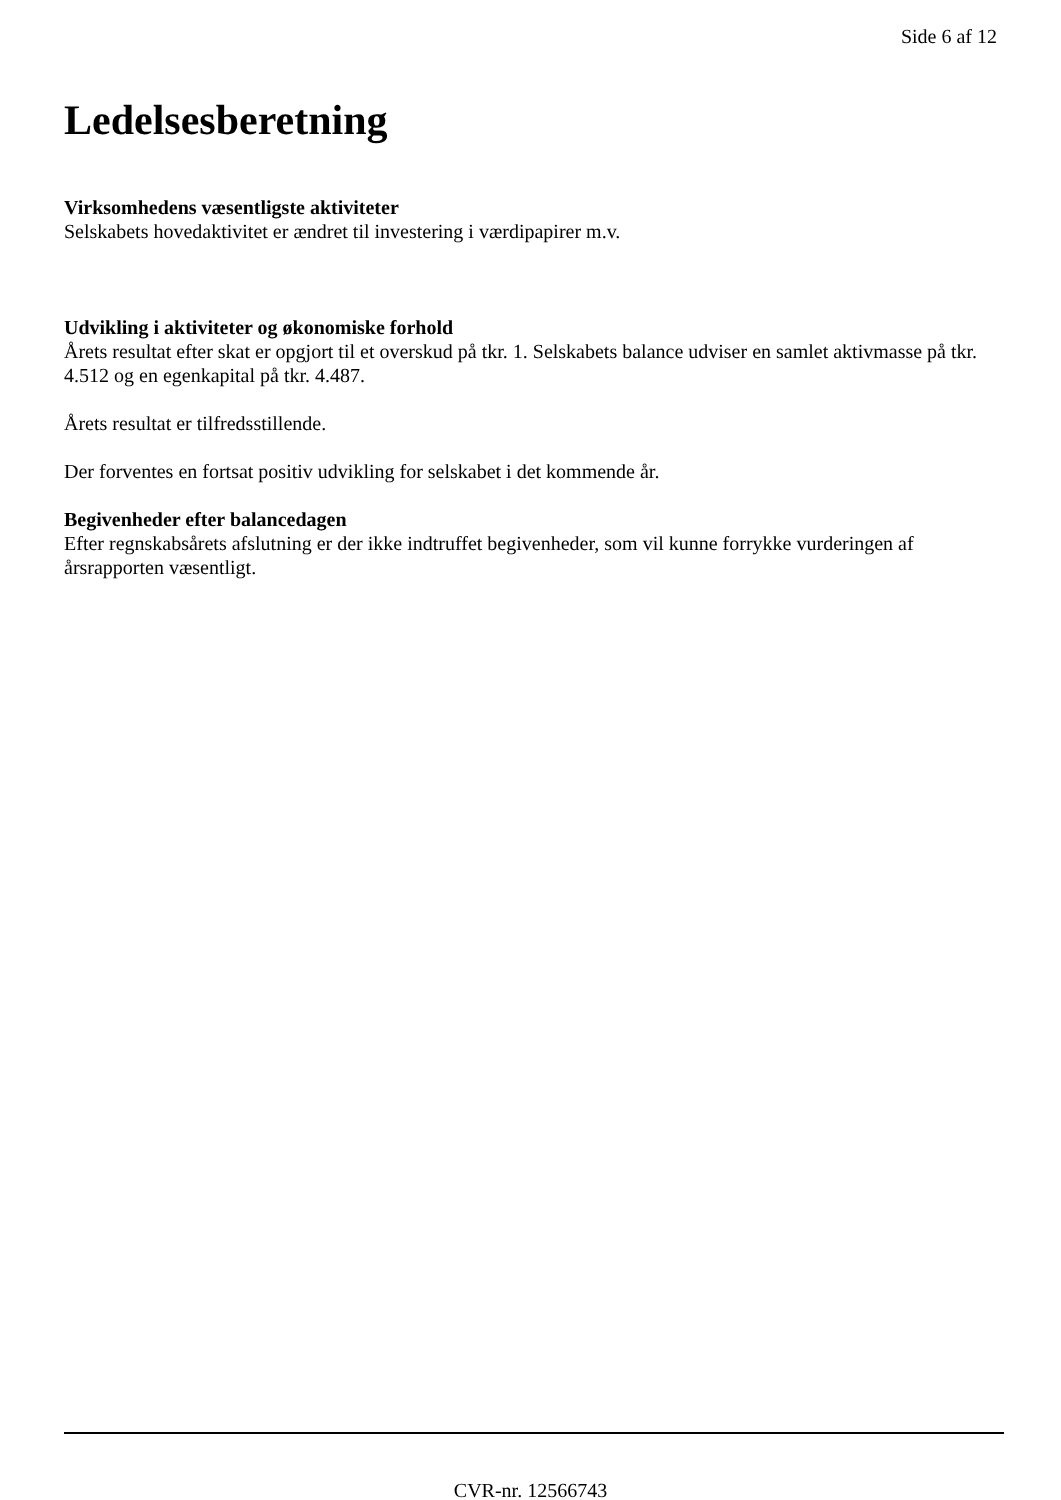Side 6 af 12
Ledelsesberetning
Virksomhedens væsentligste aktiviteter
Selskabets hovedaktivitet er ændret til investering i værdipapirer m.v.
Udvikling i aktiviteter og økonomiske forhold
Årets resultat efter skat er opgjort til et overskud på tkr. 1. Selskabets balance udviser en samlet aktivmasse på tkr. 4.512 og en egenkapital på tkr. 4.487.
Årets resultat er tilfredsstillende.
Der forventes en fortsat positiv udvikling for selskabet i det kommende år.
Begivenheder efter balancedagen
Efter regnskabsårets afslutning er der ikke indtruffet begivenheder, som vil kunne forrykke vurderingen af årsrapporten væsentligt.
CVR-nr. 12566743